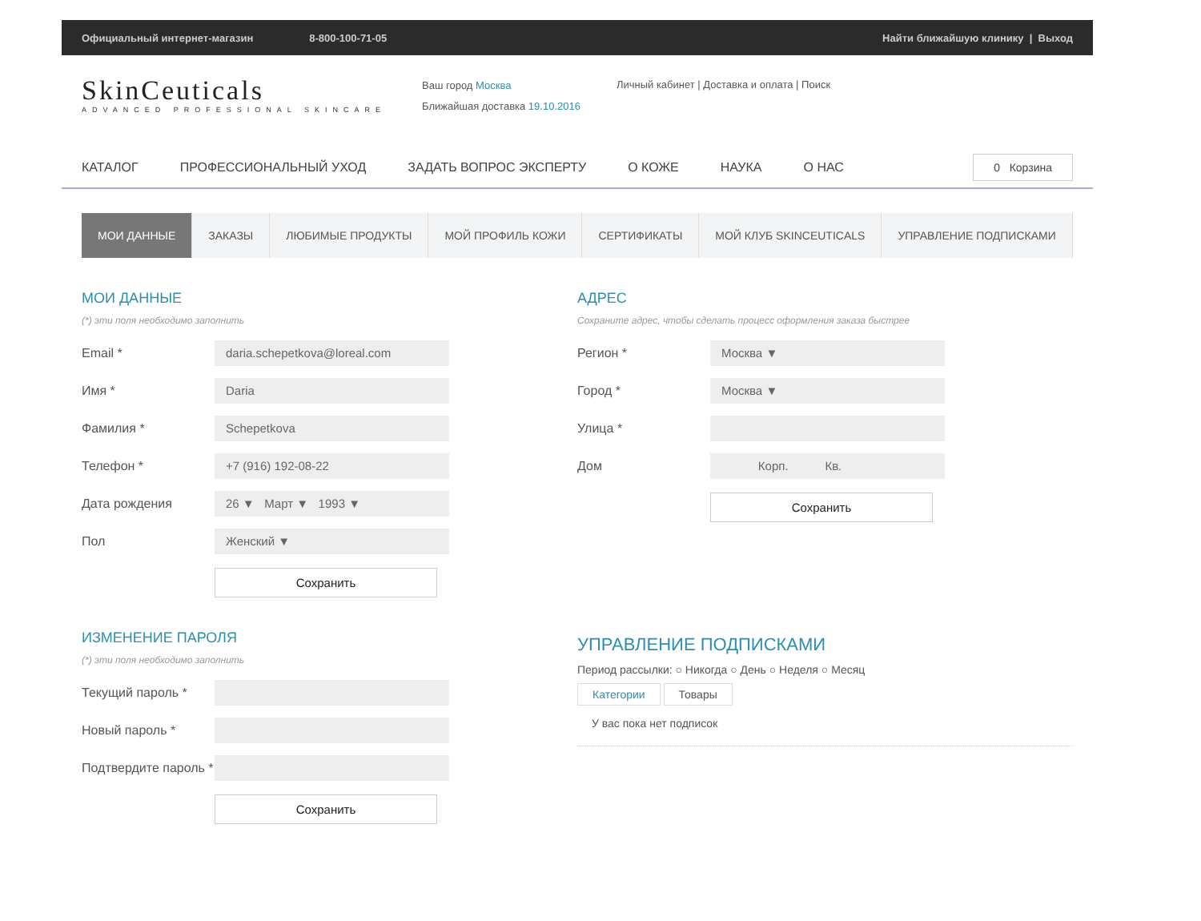Официальный интернет-магазин 8-800-100-71-05 Найти ближайшую клинику | Выход
SkinCeuticals
ADVANCED PROFESSIONAL SKINCARE
Ваш город Москва
Ближайшая доставка 19.10.2016
Личный кабинет | Доставка и оплата | Поиск
КАТАЛОГ ПРОФЕССИОНАЛЬНЫЙ УХОД ЗАДАТЬ ВОПРОС ЭКСПЕРТУ О КОЖЕ НАУКА О НАС
0 Корзина
МОИ ДАННЫЕ ЗАКАЗЫ ЛЮБИМЫЕ ПРОДУКТЫ МОЙ ПРОФИЛЬ КОЖИ СЕРТИФИКАТЫ МОЙ КЛУБ SKINCEUTICALS УПРАВЛЕНИЕ ПОДПИСКАМИ
МОИ ДАННЫЕ
(*) эти поля необходимо заполнить
Email *
daria.schepetkova@loreal.com
Имя *
Daria
Фамилия *
Schepetkova
Телефон *
+7 (916) 192-08-22
Дата рождения
26 ▼ Март ▼ 1993 ▼
Пол
Женский ▼
Сохранить
ИЗМЕНЕНИЕ ПАРОЛЯ
(*) эти поля необходимо заполнить
Текущий пароль *
Новый пароль *
Подтвердите пароль *
Сохранить
АДРЕС
Сохраните адрес, чтобы сделать процесс оформления заказа быстрее
Регион *
Москва ▼
Город *
Москва ▼
Улица *
Дом
Корп. Кв.
Сохранить
УПРАВЛЕНИЕ ПОДПИСКАМИ
Период рассылки: ○ Никогда ○ День ○ Неделя ○ Месяц
Категории Товары
У вас пока нет подписок